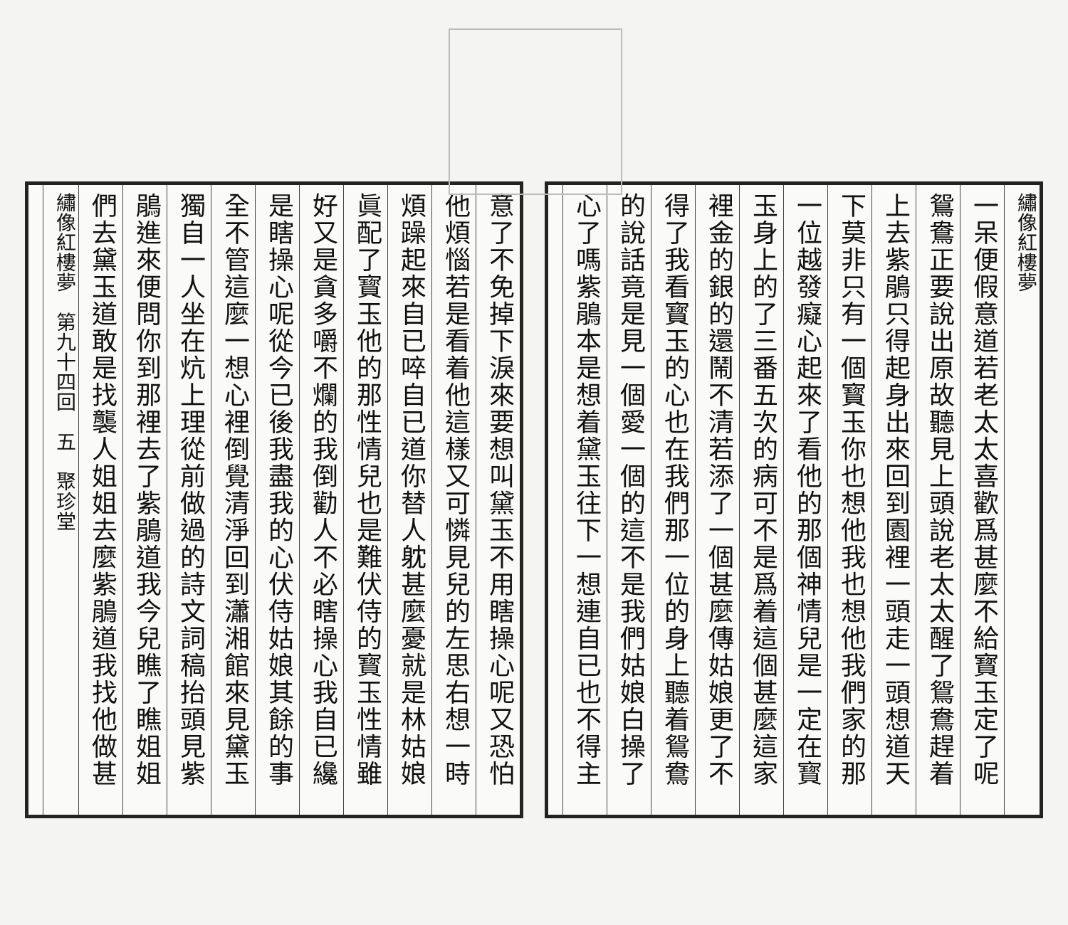繡像紅樓夢
一呆便假意道若老太太喜歡爲甚麼不給寳玉定了呢
鴛鴦正要說出原故聽見上頭說老太太醒了鴛鴦趕着
上去紫鵑只得起身出來回到園裡一頭走一頭想道天
下莫非只有一個寳玉你也想他我也想他我們家的那
一位越發癡心起來了看他的那個神情兒是一定在寳
玉身上的了三番五次的病可不是爲着這個甚麼這家
裡金的銀的還鬧不清若添了一個甚麼傳姑娘更了不
得了我看寳玉的心也在我們那一位的身上聽着鴛鴦
的說話竟是見一個愛一個的這不是我們姑娘白操了
心了嗎紫鵑本是想着黛玉往下一想連自已也不得主
意了不免掉下淚來要想叫黛玉不用瞎操心呢又恐怕
他煩惱若是看着他這樣又可憐見兒的左思右想一時
煩躁起來自已啐自已道你替人躭甚麼憂就是林姑娘
眞配了寳玉他的那性情兒也是難伏侍的寳玉性情雖
好又是貪多嚼不爛的我倒勸人不必瞎操心我自已纔
是瞎操心呢從今已後我盡我的心伏侍姑娘其餘的事
全不管這麼一想心裡倒覺清淨回到瀟湘館來見黛玉
獨自一人坐在炕上理從前做過的詩文詞稿抬頭見紫
鵑進來便問你到那裡去了紫鵑道我今兒瞧了瞧姐姐
們去黛玉道敢是找襲人姐姐去麼紫鵑道我找他做甚
繡像紅樓夢　第九十四回　五　聚珍堂